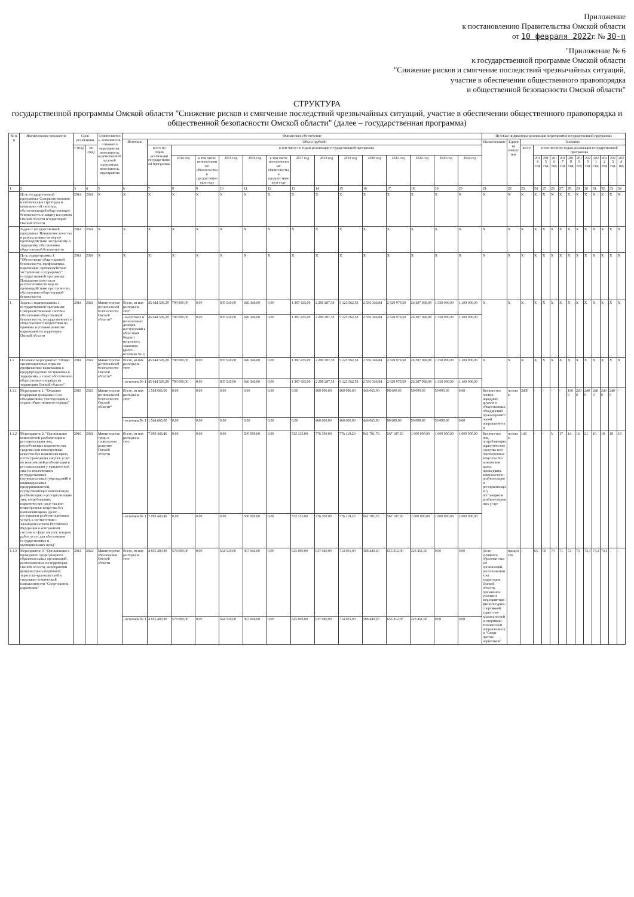Приложение
к постановлению Правительства Омской области
от 10 февраля 2022г. № 30-п
"Приложение № 6
к государственной программе Омской области
"Снижение рисков и смягчение последствий чрезвычайных ситуаций,
участие в обеспечении общественного правопорядка
и общественной безопасности Омской области"
СТРУКТУРА
государственной программы Омской области "Снижение рисков и смягчение последствий чрезвычайных ситуаций, участие в обеспечении общественного правопорядка и общественной безопасности Омской области" (далее – государственная программа)
| № п/п | Наименование показателя | Срок реализации | | Соисполнитель, исполнитель основного мероприятия, исполнитель ведомственной целевой программы, исполнитель мероприятия | Финансовое обеспечение | | | | | | | | | | | | | | | Целевые индикаторы реализации мероприятия государственной программы | | | | | | | | | | | | | |
| --- | --- | --- | --- | --- | --- | --- | --- | --- | --- | --- | --- | --- | --- | --- | --- | --- | --- | --- | --- | --- | --- | --- | --- | --- | --- | --- | --- | --- | --- | --- | --- | --- | --- |
| | | | | | Источник | Объем (рублей) | | | | | | | | | | | | | | Наименование | Единица измерения | Значение | | | | | | | | | | | |
| | | с (год) | по (год) | | | всего по годам реализации государственной программы | в том числе по годам реализации государственной программы | | | | | | | | | | | | | | | всего | в том числе по годам реализации государственной программы | | | | | | | | | | |
| | | | | | | | 2014 год | в том числе неисполненные обязательства в предшествующем году | 2015 год | 2016 год | в том числе неисполненные обязательства в предшествующем году | 2017 год | 2018 год | 2019 год | 2020 год | 2021 год | 2022 год | 2023 год | 2024 год | | | | 2014 год | 2015 год | 2016 год | 2017 год | 2018 год | 2019 год | 2020 год | 2021 год | 2022 год | 2023 год | 2024 год |
| 1 | 2 | 3 | 4 | 5 | 6 | 7 | 8 | 9 | 10 | 11 | 12 | 13 | 14 | 15 | 16 | 17 | 18 | 19 | 20 | 21 | 22 | 23 | 24 | 25 | 26 | 27 | 28 | 29 | 30 | 31 | 32 | 33 | 34 |
| | Цель государственной программы: Совершенствование и оптимизация структуры и возможностей системы, обеспечивающей общественную безопасность и защиту населения Омской области и территорий Омской области | 2014 | 2024 | X | X | X | X | X | X | X | X | X | X | X | X | X | X | X | X | X | X | X | X | X | X | X | X | X | X | X | X | X | X |
| | Задача 1 государственной программы: Повышение качества и результативности мер по противодействию экстремизму и терроризму, обеспечению общественной безопасности | 2014 | 2024 | X | X | X | X | X | X | X | X | X | X | X | X | X | X | X | X | X | X | X | X | X | X | X | X | X | X | X | X | X | X |
| | Цель подпрограммы 1 "Обеспечение общественной безопасности, профилактика наркомании, противодействие экстремизму и терроризму" государственной программы: Повышение качества и результативности мер по противодействию преступности, обеспечению общественной безопасности | 2014 | 2024 | X | X | X | X | X | X | X | X | X | X | X | X | X | X | X | X | X | X | X | X | X | X | X | X | X | X | X | X | X | X |
| 1 | Задача 1 подпрограммы 1 государственной программы: Совершенствование системы обеспечения общественной безопасности, государственного и общественного воздействия на причины и условия развития наркомании на территории Омской области | 2014 | 2024 | Министерство региональной безопасности Омской области* | Всего, из них расходы за счет: | 45 644 536,28 | 798 000,00 | 0,00 | 805 510,00 | 926 346,00 | 0,00 | 1 387 435,00 | 2 280 287,38 | 5 123 562,58 | 2 556 346,84 | 2 929 979,50 | 26 387 068,98 | 1 350 000,00 | 1 100 000,00 | X | X | X | X | X | X | X | X | X | X | X | X | X | X |
| | | | | | - налоговых и неналоговых доходов, поступлений в областной бюджет нецелевого характера (далее – источник № 1) | 45 644 536,28 | 798 000,00 | 0,00 | 805 510,00 | 926 346,00 | 0,00 | 1 387 435,00 | 2 280 287,38 | 5 123 562,58 | 2 556 346,84 | 2 929 979,50 | 26 387 068,98 | 1 350 000,00 | 1 100 000,00 | | | | | | | | | | | | | | |
| 1.1 | Основное мероприятие: "Общие организационные меры по профилактике наркомании и предупреждению экстремизма и терроризма, а также обеспечению общественного порядка на территории Омской области" | 2014 | 2024 | Министерство региональной безопасности Омской области* | Всего, из них расходы за счет: | 45 644 536,28 | 798 000,00 | 0,00 | 805 510,00 | 926 346,00 | 0,00 | 1 387 435,00 | 2 280 287,38 | 5 123 562,58 | 2 556 346,84 | 2 929 979,50 | 26 387 068,98 | 1 350 000,00 | 1 100 000,00 | X | X | X | X | X | X | X | X | X | X | X | X | X | X |
| | | | | | - источник № 1 | 45 644 536,28 | 798 000,00 | 0,00 | 805 510,00 | 926 346,00 | 0,00 | 1 387 435,00 | 2 280 287,38 | 5 123 562,58 | 2 556 346,84 | 2 929 979,50 | 26 387 068,98 | 1 350 000,00 | 1 100 000,00 | | | | | | | | | | | | | | |
| 1.1.1 | Мероприятие 1. "Оказание поддержки гражданам и их объединениям, участвующим в охране общественного порядка" | 2018 | 2023 | Министерство региональной безопасности Омской области* | Всего, из них расходы за счет: | 1 564 665,00 | 0,00 | 0,00 | 0,00 | 0,00 | 0,00 | 0,00 | 460 000,00 | 460 000,00 | 446 065,00 | 98 600,00 | 50 000,00 | 50 000,00 | 0,00 | Количество членов народных дружин и общественных объединений правоохранительной направленности | человек | 2400 | - | - | - | - | 1900 | 2200 | 2400 | 2400 | 2400 | 2400 | - |
| | | | | | - источник № 1 | 1 564 665,00 | 0,00 | 0,00 | 0,00 | 0,00 | 0,00 | 0,00 | 460 000,00 | 460 000,00 | 446 065,00 | 98 600,00 | 50 000,00 | 50 000,00 | 0,00 | | | | | | | | | | | | | | |
| 1.1.2 | Мероприятие 2. "Организация комплексной реабилитации и ресоциализации лиц, потребляющих наркотические средства или психотропные вещества без назначения врача, путем проведения закупок услуг по комплексной реабилитации и ресоциализации у юридических лиц (за исключением государственных (муниципальных) учреждений) и индивидуальных предпринимателей, осуществляющих комплексную реабилитацию и ресоциализацию лиц, потребляющих наркотические средства или психотропные вещества без назначения врача (далее – поставщики реабилитационных услуг), в соответствии с законодательством Российской Федерации о контрактной системе в сфере закупок товаров, работ, услуг для обеспечения государственных и муниципальных нужд" | 2016 | 2024 | Министерство труда и социального развития Омской области | Всего, из них расходы за счет: | 7 093 443,46 | 0,00 | 0,00 | 0,00 | 500 000,00 | 0,00 | 532 135,00 | 776 300,00 | 776 119,20 | 941 701,76 | 567 187,50 | 1 000 000,00 | 1 000 000,00 | 1 000 000,00 | Количество лиц, потребляющих наркотические средства или психотропные вещества без назначения врача, прошедших комплексную реабилитацию и ресоциализацию у поставщиков реабилитационных услуг | человек | 143 | - | - | 5 | 17 | 14 | 16 | 21 | 16 | 18 | 18 | 18 |
| | | | | | - источник № 1 | 7 093 443,46 | 0,00 | 0,00 | 0,00 | 500 000,00 | 0,00 | 532 135,00 | 776 300,00 | 776 119,20 | 941 701,76 | 567 187,50 | 1 000 000,00 | 1 000 000,00 | 1 000 000,00 | | | | | | | | | | | | | | |
| 1.1.3 | Мероприятие 3. "Организация и проведение среди учащихся образовательных организаций, расположенных на территории Омской области, мероприятий физкультурно-спортивной, туристско-краеведческой и спортивно-технической направленности "Спорт против наркотиков" | 2014 | 2022 | Министерство образования Омской области | Всего, из них расходы за счет: | 4 855 490,80 | 578 000,00 | 0,00 | 664 510,00 | 367 946,00 | 0,00 | 625 890,00 | 637 040,00 | 714 901,00 | 388 440,20 | 655 312,00 | 223 451,60 | 0,00 | 0,00 | Доля учащихся образовательных организаций, расположенных на территории Омской области, принявших участие в мероприятиях физкультурно-спортивной, туристско-краеведческой и спортивно-технической направленности "Спорт против наркотиков" | процентов | - | 65 | 68 | 70 | 71 | 72 | 73 | 73,1 | 73,2 | 73,2 | - | - |
| | | | | | - источник № 1 | 4 855 490,80 | 578 000,00 | 0,00 | 664 510,00 | 367 946,00 | 0,00 | 625 890,00 | 637 040,00 | 714 901,00 | 388 440,20 | 655 312,00 | 223 451,60 | 0,00 | 0,00 | | | | | | | | | | | | | | |